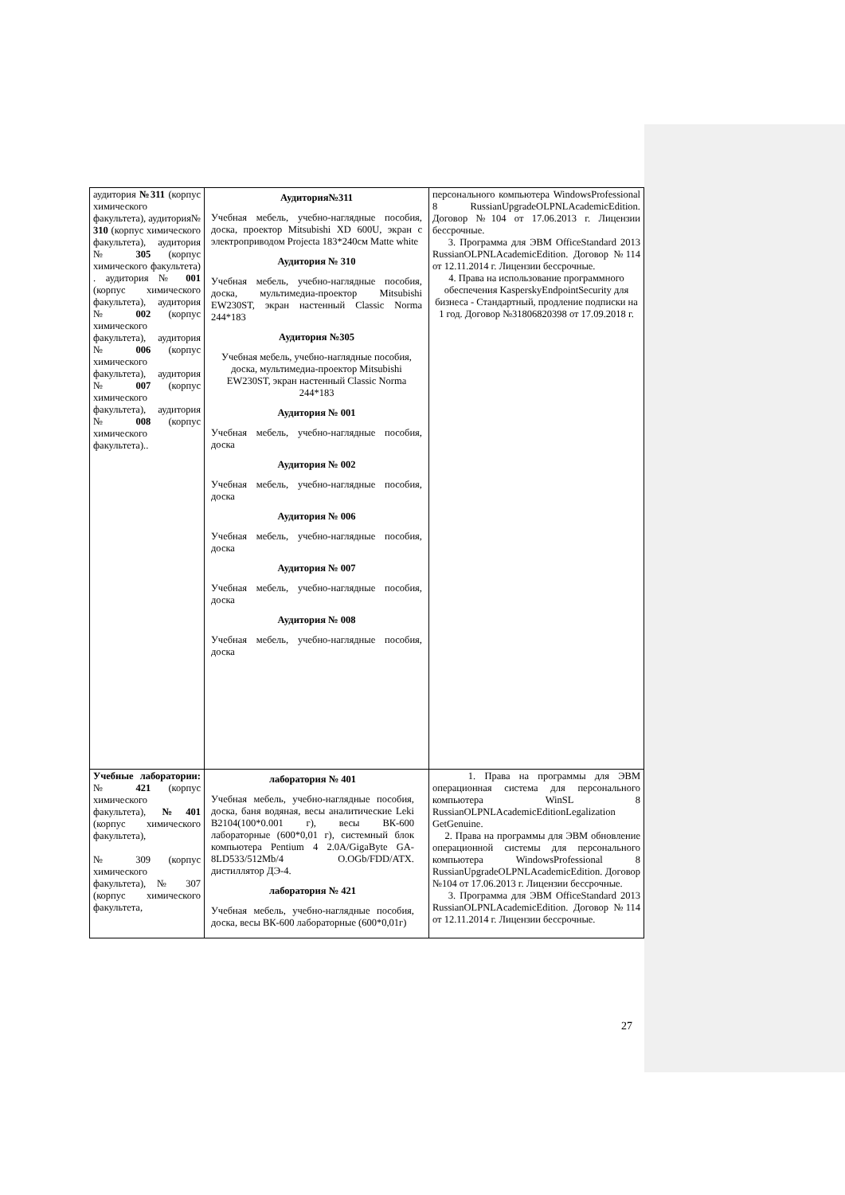| аудитория №311 (корпус химического факультета), аудитория№ 310 (корпус химического факультета), аудитория № 305 (корпус химического факультета) . аудитория № 001 (корпус химического факультета), аудитория № 002 (корпус химического факультета), аудитория № 006 (корпус химического факультета), аудитория № 007 (корпус химического факультета), аудитория № 008 (корпус химического факультета).. | Аудитория№311 Учебная мебель, учебно-наглядные пособия, доска, проектор Mitsubishi XD 600U, экран с электроприводом Projecta 183*240см Matte white Аудитория № 310 Учебная мебель, учебно-наглядные пособия, доска, мультимедиа-проектор Mitsubishi EW230ST, экран настенный Classic Norma 244*183 Аудитория №305 Учебная мебель, учебно-наглядные пособия, доска, мультимедиа-проектор Mitsubishi EW230ST, экран настенный Classic Norma 244*183 Аудитория № 001 Учебная мебель, учебно-наглядные пособия, доска Аудитория № 002 Учебная мебель, учебно-наглядные пособия, доска Аудитория № 006 Учебная мебель, учебно-наглядные пособия, доска Аудитория № 007 Учебная мебель, учебно-наглядные пособия, доска Аудитория № 008 Учебная мебель, учебно-наглядные пособия, доска | персонального компьютера WindowsProfessional 8 RussianUpgradeOLPNLAcademicEdition. Договор №104 от 17.06.2013 г. Лицензии бессрочные. 3. Программа для ЭВМ OfficeStandard 2013 RussianOLPNLAcademicEdition. Договор №114 от 12.11.2014 г. Лицензии бессрочные. 4. Права на использование программного обеспечения KasperskyEndpointSecurity для бизнеса - Стандартный, продление подписки на 1 год. Договор №31806820398 от 17.09.2018 г. |
| Учебные лаборатории: № 421 (корпус химического факультета), №401 (корпус химического факультета), № 309 (корпус химического факультета), № 307 (корпус химического факультета, | лаборатория № 401 Учебная мебель, учебно-наглядные пособия, доска, баня водяная, весы аналитические Leki B2104(100*0.001 г), весы ВК-600 лабораторные (600*0,01 г), системный блок компьютера Pentium 4 2.0A/GigaByte GA-8LD533/512Mb/4 O.OGb/FDD/ATX. дистиллятор ДЭ-4. лаборатория № 421 Учебная мебель, учебно-наглядные пособия, доска, весы ВК-600 лабораторные (600*0,01г) | 1. Права на программы для ЭВМ операционная система для персонального компьютера WinSL 8 RussianOLPNLAcademicEditionLegalization GetGenuine. 2. Права на программы для ЭВМ обновление операционной системы для персонального компьютера WindowsProfessional 8 RussianUpgradeOLPNLAcademicEdition. Договор №104 от 17.06.2013 г. Лицензии бессрочные. 3. Программа для ЭВМ OfficeStandard 2013 RussianOLPNLAcademicEdition. Договор №114 от 12.11.2014 г. Лицензии бессрочные. |
27